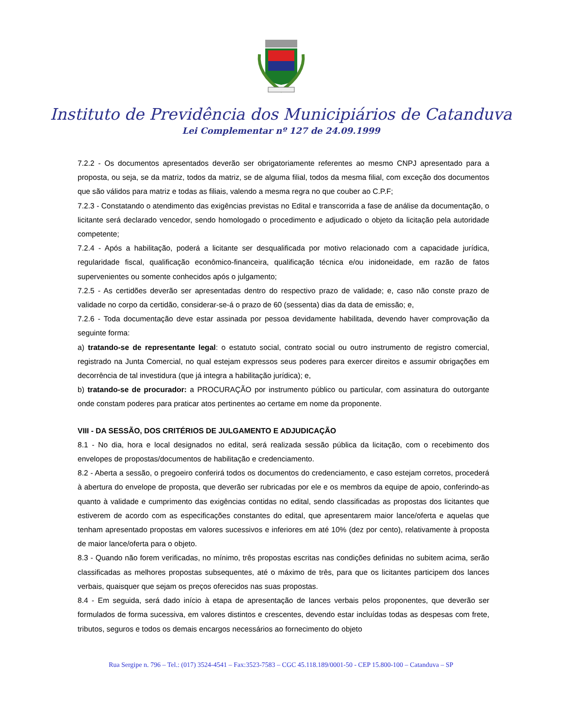Instituto de Previdência dos Municipiários de Catanduva
Lei Complementar nº 127 de 24.09.1999
7.2.2 - Os documentos apresentados deverão ser obrigatoriamente referentes ao mesmo CNPJ apresentado para a proposta, ou seja, se da matriz, todos da matriz, se de alguma filial, todos da mesma filial, com exceção dos documentos que são válidos para matriz e todas as filiais, valendo a mesma regra no que couber ao C.P.F;
7.2.3 - Constatando o atendimento das exigências previstas no Edital e transcorrida a fase de análise da documentação, o licitante será declarado vencedor, sendo homologado o procedimento e adjudicado o objeto da licitação pela autoridade competente;
7.2.4 - Após a habilitação, poderá a licitante ser desqualificada por motivo relacionado com a capacidade jurídica, regularidade fiscal, qualificação econômico-financeira, qualificação técnica e/ou inidoneidade, em razão de fatos supervenientes ou somente conhecidos após o julgamento;
7.2.5 - As certidões deverão ser apresentadas dentro do respectivo prazo de validade; e, caso não conste prazo de validade no corpo da certidão, considerar-se-á o prazo de 60 (sessenta) dias da data de emissão; e,
7.2.6 - Toda documentação deve estar assinada por pessoa devidamente habilitada, devendo haver comprovação da seguinte forma:
a) tratando-se de representante legal: o estatuto social, contrato social ou outro instrumento de registro comercial, registrado na Junta Comercial, no qual estejam expressos seus poderes para exercer direitos e assumir obrigações em decorrência de tal investidura (que já integra a habilitação jurídica); e,
b) tratando-se de procurador: a PROCURAÇÃO por instrumento público ou particular, com assinatura do outorgante onde constam poderes para praticar atos pertinentes ao certame em nome da proponente.
VIII - DA SESSÃO, DOS CRITÉRIOS DE JULGAMENTO E ADJUDICAÇÃO
8.1 - No dia, hora e local designados no edital, será realizada sessão pública da licitação, com o recebimento dos envelopes de propostas/documentos de habilitação e credenciamento.
8.2 - Aberta a sessão, o pregoeiro conferirá todos os documentos do credenciamento, e caso estejam corretos, procederá à abertura do envelope de proposta, que deverão ser rubricadas por ele e os membros da equipe de apoio, conferindo-as quanto à validade e cumprimento das exigências contidas no edital, sendo classificadas as propostas dos licitantes que estiverem de acordo com as especificações constantes do edital, que apresentarem maior lance/oferta e aquelas que tenham apresentado propostas em valores sucessivos e inferiores em até 10% (dez por cento), relativamente à proposta de maior lance/oferta para o objeto.
8.3 - Quando não forem verificadas, no mínimo, três propostas escritas nas condições definidas no subitem acima, serão classificadas as melhores propostas subsequentes, até o máximo de três, para que os licitantes participem dos lances verbais, quaisquer que sejam os preços oferecidos nas suas propostas.
8.4 - Em seguida, será dado início à etapa de apresentação de lances verbais pelos proponentes, que deverão ser formulados de forma sucessiva, em valores distintos e crescentes, devendo estar incluídas todas as despesas com frete, tributos, seguros e todos os demais encargos necessários ao fornecimento do objeto
Rua Sergipe n. 796 – Tel.: (017) 3524-4541 – Fax:3523-7583 – CGC 45.118.189/0001-50 - CEP 15.800-100 – Catanduva – SP